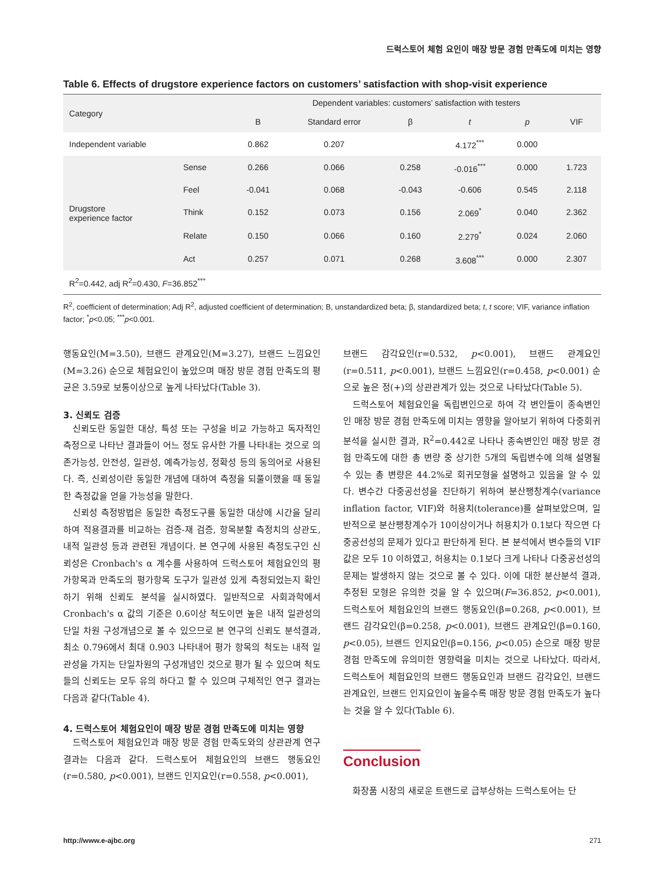드럭스토어 체험 요인이 매장 방문 경험 만족도에 미치는 영향
Table 6. Effects of drugstore experience factors on customers’ satisfaction with shop-visit experience
| Category | | Dependent variables: customers’ satisfaction with testers | | | | | |
| --- | --- | --- | --- | --- | --- | --- | --- |
| | | B | Standard error | β | t | p | VIF |
| Independent variable | | 0.862 | 0.207 | | 4.172<sup>***</sup> | 0.000 | |
| Drugstore experience factor | Sense | 0.266 | 0.066 | 0.258 | -0.016<sup>***</sup> | 0.000 | 1.723 |
| | Feel | -0.041 | 0.068 | -0.043 | -0.606 | 0.545 | 2.118 |
| | Think | 0.152 | 0.073 | 0.156 | 2.069<sup>*</sup> | 0.040 | 2.362 |
| | Relate | 0.150 | 0.066 | 0.160 | 2.279<sup>*</sup> | 0.024 | 2.060 |
| | Act | 0.257 | 0.071 | 0.268 | 3.608<sup>***</sup> | 0.000 | 2.307 |
| R<sup>2</sup>=0.442, adj R<sup>2</sup>=0.430, F =36.852<sup>***</sup> | | | | | | | |
R<sup>2</sup>, coefficient of determination; Adj R<sup>2</sup>, adjusted coefficient of determination; B, unstandardized beta; β, standardized beta; t, t score; VIF, variance inflation factor; <sup>*</sup>p<0.05; <sup>***</sup>p<0.001.
행동요인(M=3.50), 브랜드 관계요인(M=3.27), 브랜드 느낌요인(M=3.26) 순으로 체험요인이 높았으며 매장 방문 경험 만족도의 평균은 3.59로 보통이상으로 높게 나타났다(Table 3).
3. 신뢰도 검증
신뢰도란 동일한 대상, 특성 또는 구성을 비교 가능하고 독자적인 측정으로 나타난 결과들이 어느 정도 유사한 가를 나타내는 것으로 의존가능성, 안전성, 일관성, 예측가능성, 정확성 등의 동의어로 사용된다. 즉, 신뢰성이란 동일한 개념에 대하여 측정을 되풀이했을 때 동일한 측정값을 얻을 가능성을 말한다.
신뢰성 측정방법은 동일한 측정도구를 동일한 대상에 시간을 달리하여 적용결과를 비교하는 검증-재 검증, 항목분할 측정치의 상관도, 내적 일관성 등과 관련된 개념이다. 본 연구에 사용된 측정도구인 신뢰성은 Cronbach's α 계수를 사용하여 드럭스토어 체험요인의 평가항목과 만족도의 평가항목 도구가 일관성 있게 측정되었는지 확인하기 위해 신뢰도 분석을 실시하였다. 일반적으로 사회과학에서 Cronbach's α 값의 기준은 0.6이상 척도이면 높은 내적 일관성의 단일 차원 구성개념으로 볼 수 있으므로 본 연구의 신뢰도 분석결과, 최소 0.796에서 최대 0.903 나타내어 평가 항목의 척도는 내적 일관성을 가지는 단일차원의 구성개념인 것으로 평가 될 수 있으며 척도들의 신뢰도는 모두 유의 하다고 할 수 있으며 구체적인 연구 결과는 다음과 같다(Table 4).
4. 드럭스토어 체험요인이 매장 방문 경험 만족도에 미치는 영향
드럭스토어 체험요인과 매장 방문 경험 만족도와의 상관관계 연구결과는 다음과 같다. 드럭스토어 체험요인의 브랜드 행동요인(r=0.580, p<0.001), 브랜드 인지요인(r=0.558, p<0.001),
브랜드 감각요인(r=0.532, p<0.001), 브랜드 관계요인(r=0.511, p<0.001), 브랜드 느낌요인(r=0.458, p<0.001) 순으로 높은 정(+)의 상관관계가 있는 것으로 나타났다(Table 5).
드럭스토어 체험요인을 독립변인으로 하여 각 변인들이 종속변인인 매장 방문 경험 만족도에 미치는 영향을 알아보기 위하여 다중회귀분석을 실시한 결과, R<sup>2</sup>=0.442로 나타나 종속변인인 매장 방문 경험 만족도에 대한 총 변량 중 상기한 5개의 독립변수에 의해 설명될 수 있는 총 변량은 44.2%로 회귀모형을 설명하고 있음을 알 수 있다. 변수간 다중공선성을 진단하기 위하여 분산팽창계수(variance inflation factor, VIF)와 허용치(tolerance)를 살펴보았으며, 일반적으로 분산팽창계수가 10이상이거나 허용치가 0.1보다 작으면 다중공선성의 문제가 있다고 판단하게 된다. 본 분석에서 변수들의 VIF값은 모두 10 이하였고, 허용치는 0.1보다 크게 나타나 다중공선성의 문제는 발생하지 않는 것으로 볼 수 있다. 이에 대한 분산분석 결과, 추정된 모형은 유의한 것을 알 수 있으며(F=36.852, p<0.001), 드럭스토어 체험요인의 브랜드 행동요인(β=0.268, p<0.001), 브랜드 감각요인(β=0.258, p<0.001), 브랜드 관계요인(β=0.160, p<0.05), 브랜드 인지요인(β=0.156, p<0.05) 순으로 매장 방문 경험 만족도에 유의미한 영향력을 미치는 것으로 나타났다. 따라서, 드럭스토어 체험요인의 브랜드 행동요인과 브랜드 감각요인, 브랜드 관계요인, 브랜드 인지요인이 높을수록 매장 방문 경험 만족도가 높다는 것을 알 수 있다(Table 6).
Conclusion
화장품 시장의 새로운 트랜드로 급부상하는 드럭스토어는 단
http://www.e-ajbc.org 271